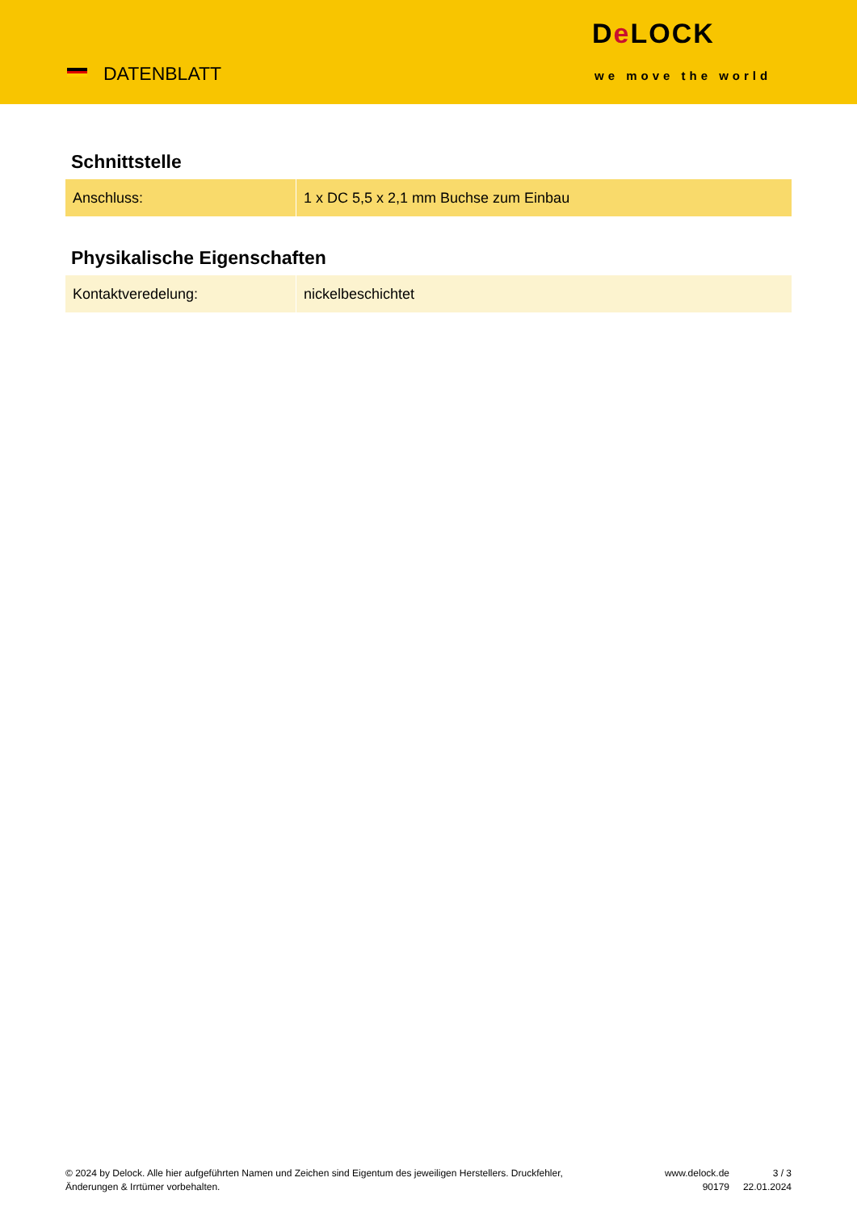DATENBLATT
De LOCK
we move the world
Schnittstelle
| Anschluss: | 1 x DC 5,5 x 2,1 mm Buchse zum Einbau |
Physikalische Eigenschaften
| Kontaktveredelung: | nickelbeschichtet |
© 2024 by Delock. Alle hier aufgeführten Namen und Zeichen sind Eigentum des jeweiligen Herstellers. Druckfehler, Änderungen & Irrtümer vorbehalten.
www.delock.de
90179
3 / 3
22.01.2024